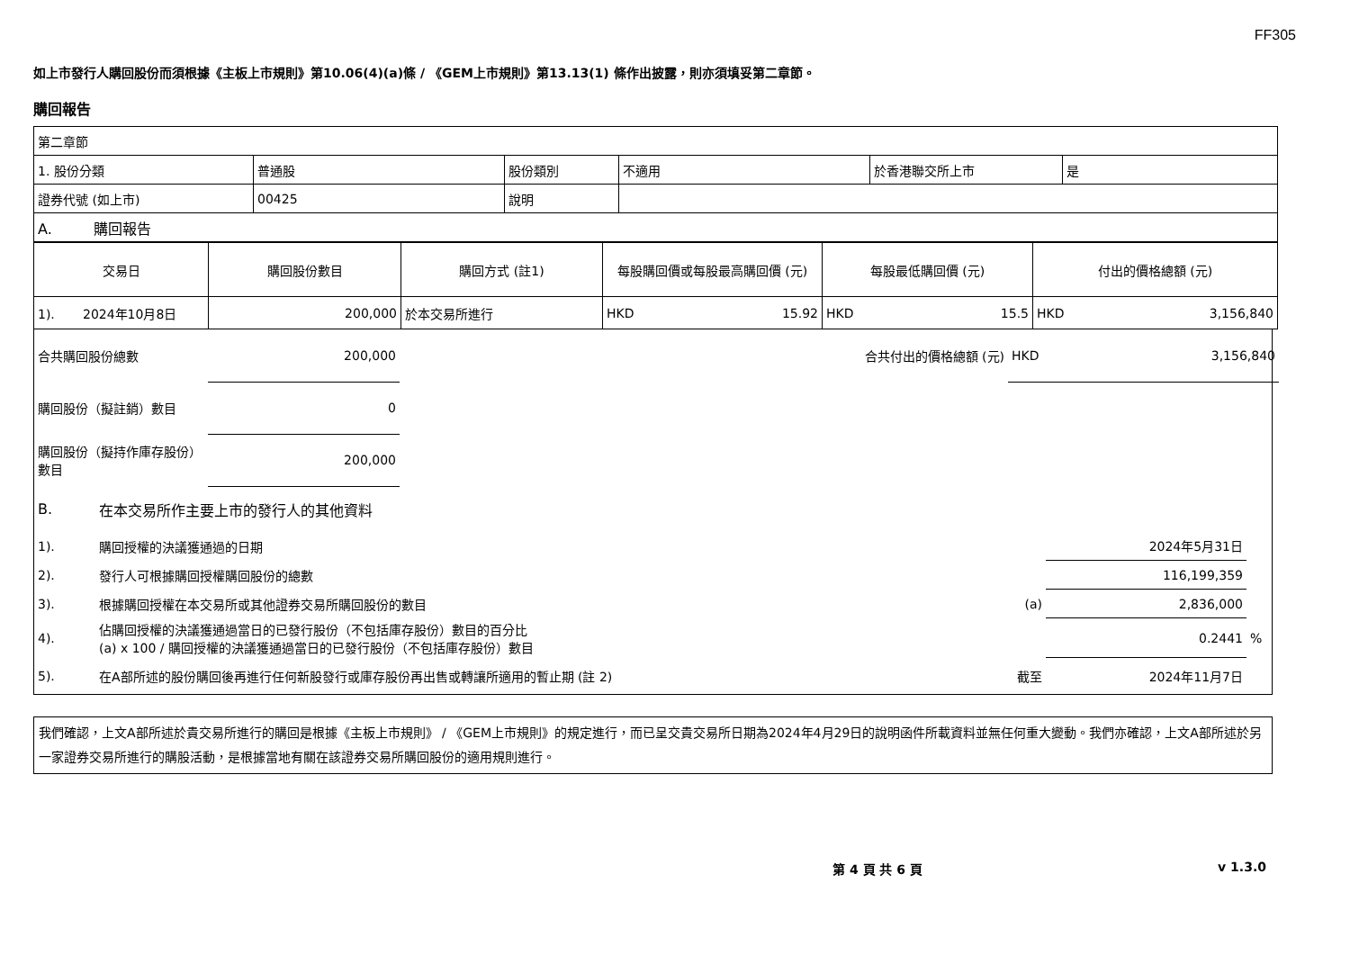FF305
如上市發行人購回股份而須根據《主板上市規則》第10.06(4)(a)條 / 《GEM上市規則》第13.13(1) 條作出披露，則亦須填妥第二章節。
購回報告
| 第二章節 | | | | | |
| 1. 股份分類 | 普通股 | 股份類別 | 不適用 | 於香港聯交所上市 | 是 |
| 證券代號 (如上市) | 00425 | 說明 | | | |
| A. 購回報告 | | | | | |
| 交易日 | 購回股份數目 | 購回方式 (註1) | 每股購回價或每股最高購回價 (元) | 每股最低購回價 (元) | 付出的價格總額 (元) |
| --- | --- | --- | --- | --- | --- |
| 1). 2024年10月8日 | 200,000 | 於本交易所進行 | HKD 15.92 | HKD 15.5 | HKD 3,156,840 |
| 合共購回股份總數 | 200,000 | | 合共付出的價格總額 (元) | HKD 3,156,840 |
| 購回股份（擬註銷）數目 | 0 | | | |
| 購回股份（擬持作庫存股份）數目 | 200,000 | | | |
| B. | 在本交易所作主要上市的發行人的其他資料 | | | |
| 1). | 購回授權的決議獲通過的日期 | | 2024年5月31日 | |
| 2). | 發行人可根據購回授權購回股份的總數 | | 116,199,359 | |
| 3). | 根據購回授權在本交易所或其他證券交易所購回股份的數目 | (a) | 2,836,000 | |
| 4). | 佔購回授權的決議獲通過當日的已發行股份（不包括庫存股份）數目的百分比 (a) x 100 / 購回授權的決議獲通過當日的已發行股份（不包括庫存股份）數目 | | 0.2441 | % |
| 5). | 在A部所述的股份購回後再進行任何新股發行或庫存股份再出售或轉讓所適用的暫止期 (註 2) | 截至 | 2024年11月7日 | |
我們確認，上文A部所述於貴交易所進行的購回是根據《主板上市規則》 / 《GEM上市規則》的規定進行，而已呈交貴交易所日期為2024年4月29日的說明函件所載資料並無任何重大變動。我們亦確認，上文A部所述於另一家證券交易所進行的購股活動，是根據當地有關在該證券交易所購回股份的適用規則進行。
第 4 頁 共 6 頁 v 1.3.0